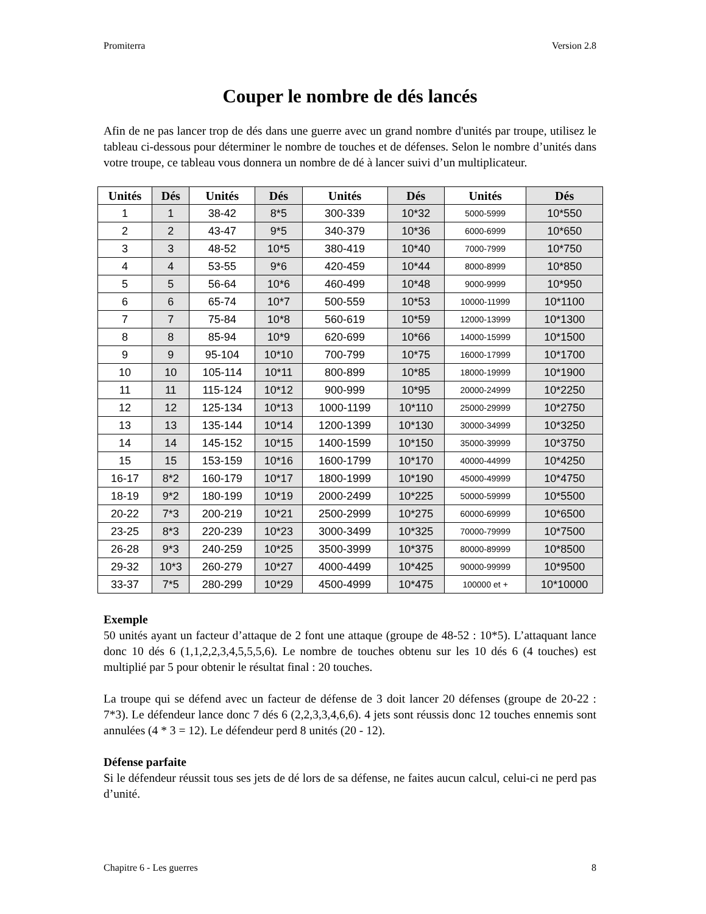Promiterra Version 2.8
Couper le nombre de dés lancés
Afin de ne pas lancer trop de dés dans une guerre avec un grand nombre d'unités par troupe, utilisez le tableau ci-dessous pour déterminer le nombre de touches et de défenses. Selon le nombre d’unités dans votre troupe, ce tableau vous donnera un nombre de dé à lancer suivi d’un multiplicateur.
| Unités | Dés | Unités | Dés | Unités | Dés | Unités | Dés |
| --- | --- | --- | --- | --- | --- | --- | --- |
| 1 | 1 | 38-42 | 8*5 | 300-339 | 10*32 | 5000-5999 | 10*550 |
| 2 | 2 | 43-47 | 9*5 | 340-379 | 10*36 | 6000-6999 | 10*650 |
| 3 | 3 | 48-52 | 10*5 | 380-419 | 10*40 | 7000-7999 | 10*750 |
| 4 | 4 | 53-55 | 9*6 | 420-459 | 10*44 | 8000-8999 | 10*850 |
| 5 | 5 | 56-64 | 10*6 | 460-499 | 10*48 | 9000-9999 | 10*950 |
| 6 | 6 | 65-74 | 10*7 | 500-559 | 10*53 | 10000-11999 | 10*1100 |
| 7 | 7 | 75-84 | 10*8 | 560-619 | 10*59 | 12000-13999 | 10*1300 |
| 8 | 8 | 85-94 | 10*9 | 620-699 | 10*66 | 14000-15999 | 10*1500 |
| 9 | 9 | 95-104 | 10*10 | 700-799 | 10*75 | 16000-17999 | 10*1700 |
| 10 | 10 | 105-114 | 10*11 | 800-899 | 10*85 | 18000-19999 | 10*1900 |
| 11 | 11 | 115-124 | 10*12 | 900-999 | 10*95 | 20000-24999 | 10*2250 |
| 12 | 12 | 125-134 | 10*13 | 1000-1199 | 10*110 | 25000-29999 | 10*2750 |
| 13 | 13 | 135-144 | 10*14 | 1200-1399 | 10*130 | 30000-34999 | 10*3250 |
| 14 | 14 | 145-152 | 10*15 | 1400-1599 | 10*150 | 35000-39999 | 10*3750 |
| 15 | 15 | 153-159 | 10*16 | 1600-1799 | 10*170 | 40000-44999 | 10*4250 |
| 16-17 | 8*2 | 160-179 | 10*17 | 1800-1999 | 10*190 | 45000-49999 | 10*4750 |
| 18-19 | 9*2 | 180-199 | 10*19 | 2000-2499 | 10*225 | 50000-59999 | 10*5500 |
| 20-22 | 7*3 | 200-219 | 10*21 | 2500-2999 | 10*275 | 60000-69999 | 10*6500 |
| 23-25 | 8*3 | 220-239 | 10*23 | 3000-3499 | 10*325 | 70000-79999 | 10*7500 |
| 26-28 | 9*3 | 240-259 | 10*25 | 3500-3999 | 10*375 | 80000-89999 | 10*8500 |
| 29-32 | 10*3 | 260-279 | 10*27 | 4000-4499 | 10*425 | 90000-99999 | 10*9500 |
| 33-37 | 7*5 | 280-299 | 10*29 | 4500-4999 | 10*475 | 100000 et + | 10*10000 |
Exemple
50 unités ayant un facteur d’attaque de 2 font une attaque (groupe de 48-52 : 10*5). L’attaquant lance donc 10 dés 6 (1,1,2,2,3,4,5,5,5,6). Le nombre de touches obtenu sur les 10 dés 6 (4 touches) est multiplié par 5 pour obtenir le résultat final : 20 touches.
La troupe qui se défend avec un facteur de défense de 3 doit lancer 20 défenses (groupe de 20-22 : 7*3). Le défendeur lance donc 7 dés 6 (2,2,3,3,4,6,6). 4 jets sont réussis donc 12 touches ennemis sont annulées (4 * 3 = 12). Le défendeur perd 8 unités (20 - 12).
Défense parfaite
Si le défendeur réussit tous ses jets de dé lors de sa défense, ne faites aucun calcul, celui-ci ne perd pas d’unité.
Chapitre 6 - Les guerres 8